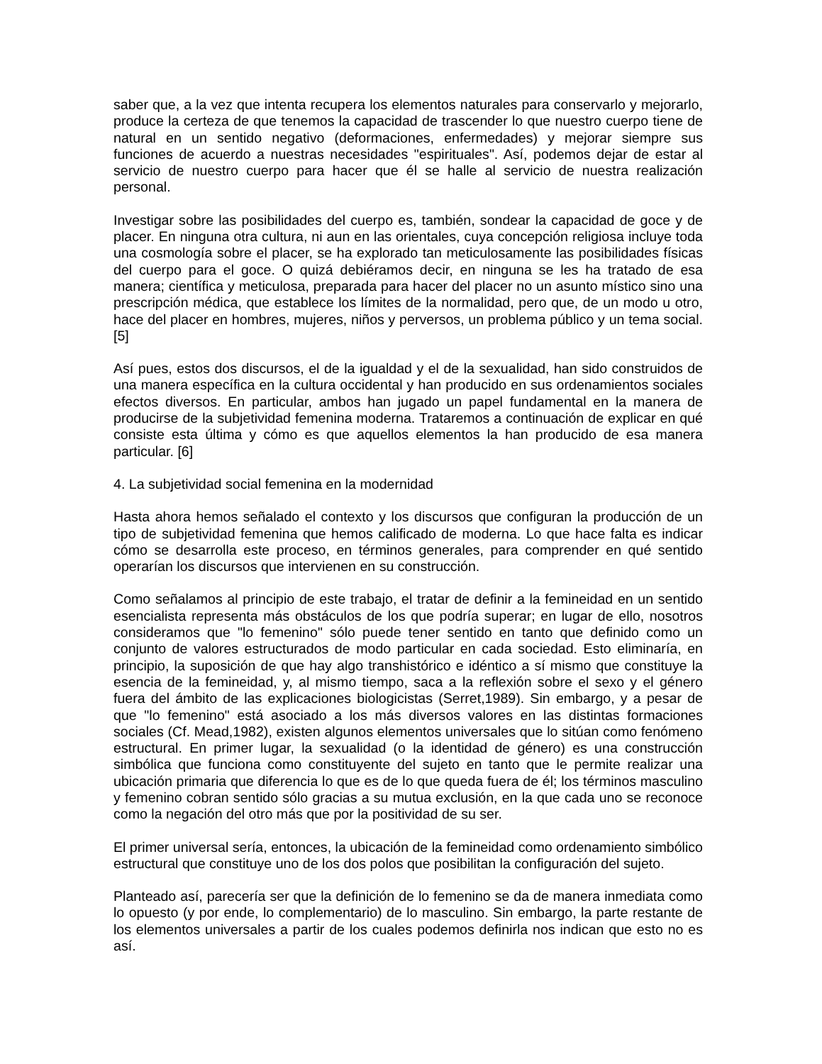saber que, a la vez que intenta recupera los elementos naturales para conservarlo y mejorarlo, produce la certeza de que tenemos la capacidad de trascender lo que nuestro cuerpo tiene de natural en un sentido negativo (deformaciones, enfermedades) y mejorar siempre sus funciones de acuerdo a nuestras necesidades "espirituales". Así, podemos dejar de estar al servicio de nuestro cuerpo para hacer que él se halle al servicio de nuestra realización personal.
Investigar sobre las posibilidades del cuerpo es, también, sondear la capacidad de goce y de placer. En ninguna otra cultura, ni aun en las orientales, cuya concepción religiosa incluye toda una cosmología sobre el placer, se ha explorado tan meticulosamente las posibilidades físicas del cuerpo para el goce. O quizá debiéramos decir, en ninguna se les ha tratado de esa manera; científica y meticulosa, preparada para hacer del placer no un asunto místico sino una prescripción médica, que establece los límites de la normalidad, pero que, de un modo u otro, hace del placer en hombres, mujeres, niños y perversos, un problema público y un tema social. [5]
Así pues, estos dos discursos, el de la igualdad y el de la sexualidad, han sido construidos de una manera específica en la cultura occidental y han producido en sus ordenamientos sociales efectos diversos. En particular, ambos han jugado un papel fundamental en la manera de producirse de la subjetividad femenina moderna. Trataremos a continuación de explicar en qué consiste esta última y cómo es que aquellos elementos la han producido de esa manera particular. [6]
4. La subjetividad social femenina en la modernidad
Hasta ahora hemos señalado el contexto y los discursos que configuran la producción de un tipo de subjetividad femenina que hemos calificado de moderna. Lo que hace falta es indicar cómo se desarrolla este proceso, en términos generales, para comprender en qué sentido operarían los discursos que intervienen en su construcción.
Como señalamos al principio de este trabajo, el tratar de definir a la femineidad en un sentido esencialista representa más obstáculos de los que podría superar; en lugar de ello, nosotros consideramos que "lo femenino" sólo puede tener sentido en tanto que definido como un conjunto de valores estructurados de modo particular en cada sociedad. Esto eliminaría, en principio, la suposición de que hay algo transhistórico e idéntico a sí mismo que constituye la esencia de la femineidad, y, al mismo tiempo, saca a la reflexión sobre el sexo y el género fuera del ámbito de las explicaciones biologicistas (Serret,1989). Sin embargo, y a pesar de que "lo femenino" está asociado a los más diversos valores en las distintas formaciones sociales (Cf. Mead,1982), existen algunos elementos universales que lo sitúan como fenómeno estructural. En primer lugar, la sexualidad (o la identidad de género) es una construcción simbólica que funciona como constituyente del sujeto en tanto que le permite realizar una ubicación primaria que diferencia lo que es de lo que queda fuera de él; los términos masculino y femenino cobran sentido sólo gracias a su mutua exclusión, en la que cada uno se reconoce como la negación del otro más que por la positividad de su ser.
El primer universal sería, entonces, la ubicación de la femineidad como ordenamiento simbólico estructural que constituye uno de los dos polos que posibilitan la configuración del sujeto.
Planteado así, parecería ser que la definición de lo femenino se da de manera inmediata como lo opuesto (y por ende, lo complementario) de lo masculino. Sin embargo, la parte restante de los elementos universales a partir de los cuales podemos definirla nos indican que esto no es así.